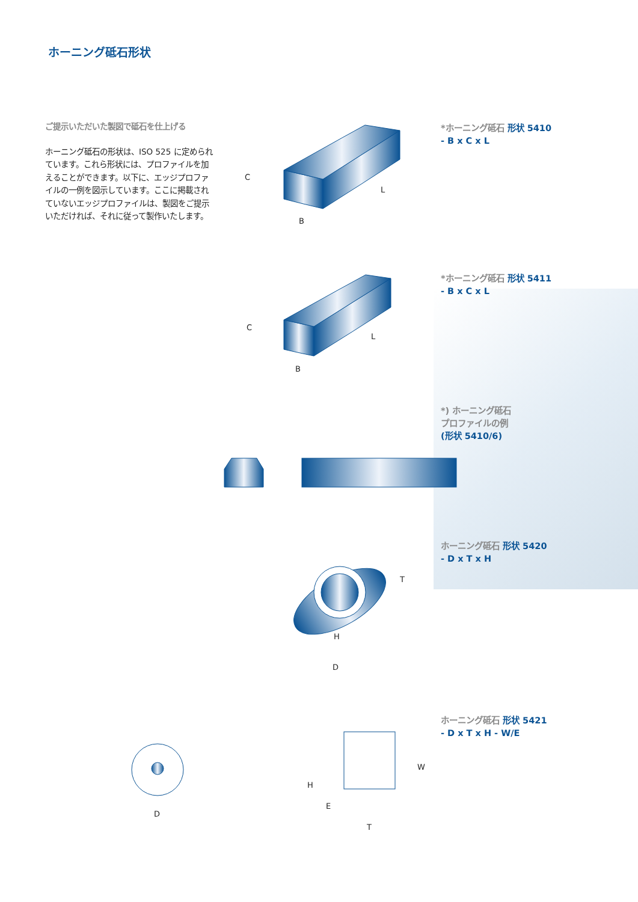ホーニング砥石形状
ご提示いただいた製図で砥石を仕上げる
ホーニング砥石の形状は、ISO 525 に定められています。これら形状には、プロファイルを加えることができます。以下に、エッジプロファイルの一例を図示しています。ここに掲載されていないエッジプロファイルは、製図をご提示いただければ、それに従って製作いたします。
*ホーニング砥石 形状 5410
- B x C x L
*ホーニング砥石 形状 5411
- B x C x L
*) ホーニング砥石
プロファイルの例
(形状 5410/6)
ホーニング砥石 形状 5420
- D x T x H
ホーニング砥石 形状 5421
- D x T x H - W/E
C
L
B
C
L
B
T
H
D
D
W
H
E
T